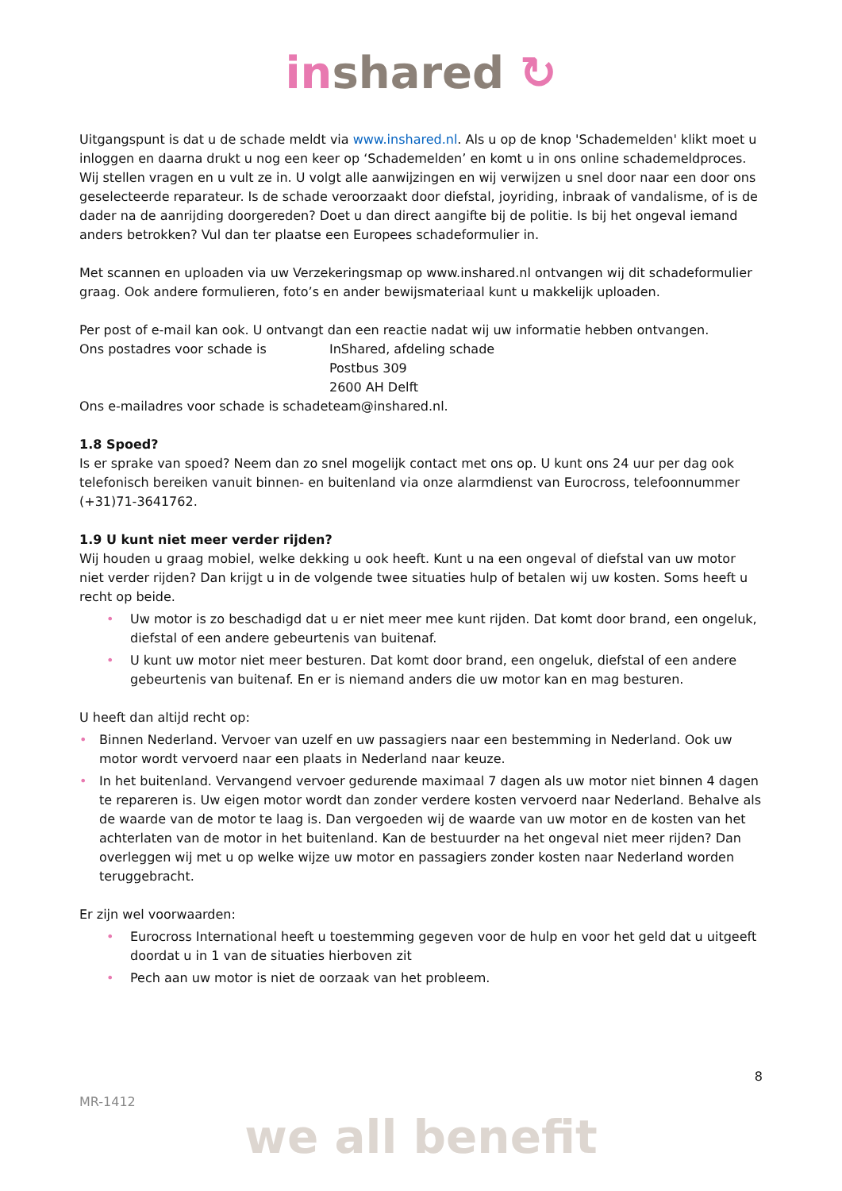in shared ↻
Uitgangspunt is dat u de schade meldt via www.inshared.nl. Als u op de knop 'Schademelden' klikt moet u inloggen en daarna drukt u nog een keer op ‘Schademelden’ en komt u in ons online schademeldproces. Wij stellen vragen en u vult ze in. U volgt alle aanwijzingen en wij verwijzen u snel door naar een door ons geselecteerde reparateur. Is de schade veroorzaakt door diefstal, joyriding, inbraak of vandalisme, of is de dader na de aanrijding doorgereden? Doet u dan direct aangifte bij de politie. Is bij het ongeval iemand anders betrokken? Vul dan ter plaatse een Europees schadeformulier in.
Met scannen en uploaden via uw Verzekeringsmap op www.inshared.nl ontvangen wij dit schadeformulier graag. Ook andere formulieren, foto’s en ander bewijsmateriaal kunt u makkelijk uploaden.
Per post of e-mail kan ook. U ontvangt dan een reactie nadat wij uw informatie hebben ontvangen.
| Ons postadres voor schade is | InShared, afdeling schade Postbus 309 2600 AH Delft |
Ons e-mailadres voor schade is schadeteam@inshared.nl.
1.8 Spoed?
Is er sprake van spoed? Neem dan zo snel mogelijk contact met ons op. U kunt ons 24 uur per dag ook telefonisch bereiken vanuit binnen- en buitenland via onze alarmdienst van Eurocross, telefoonnummer (+31)71-3641762.
1.9 U kunt niet meer verder rijden?
Wij houden u graag mobiel, welke dekking u ook heeft. Kunt u na een ongeval of diefstal van uw motor niet verder rijden? Dan krijgt u in de volgende twee situaties hulp of betalen wij uw kosten. Soms heeft u recht op beide.
• Uw motor is zo beschadigd dat u er niet meer mee kunt rijden. Dat komt door brand, een ongeluk, diefstal of een andere gebeurtenis van buitenaf.
• U kunt uw motor niet meer besturen. Dat komt door brand, een ongeluk, diefstal of een andere gebeurtenis van buitenaf. En er is niemand anders die uw motor kan en mag besturen.
U heeft dan altijd recht op:
• Binnen Nederland. Vervoer van uzelf en uw passagiers naar een bestemming in Nederland. Ook uw motor wordt vervoerd naar een plaats in Nederland naar keuze.
• In het buitenland. Vervangend vervoer gedurende maximaal 7 dagen als uw motor niet binnen 4 dagen te repareren is. Uw eigen motor wordt dan zonder verdere kosten vervoerd naar Nederland. Behalve als de waarde van de motor te laag is. Dan vergoeden wij de waarde van uw motor en de kosten van het achterlaten van de motor in het buitenland. Kan de bestuurder na het ongeval niet meer rijden? Dan overleggen wij met u op welke wijze uw motor en passagiers zonder kosten naar Nederland worden teruggebracht.
Er zijn wel voorwaarden:
• Eurocross International heeft u toestemming gegeven voor de hulp en voor het geld dat u uitgeeft doordat u in 1 van de situaties hierboven zit
• Pech aan uw motor is niet de oorzaak van het probleem.
8
MR-1412
we all benefit